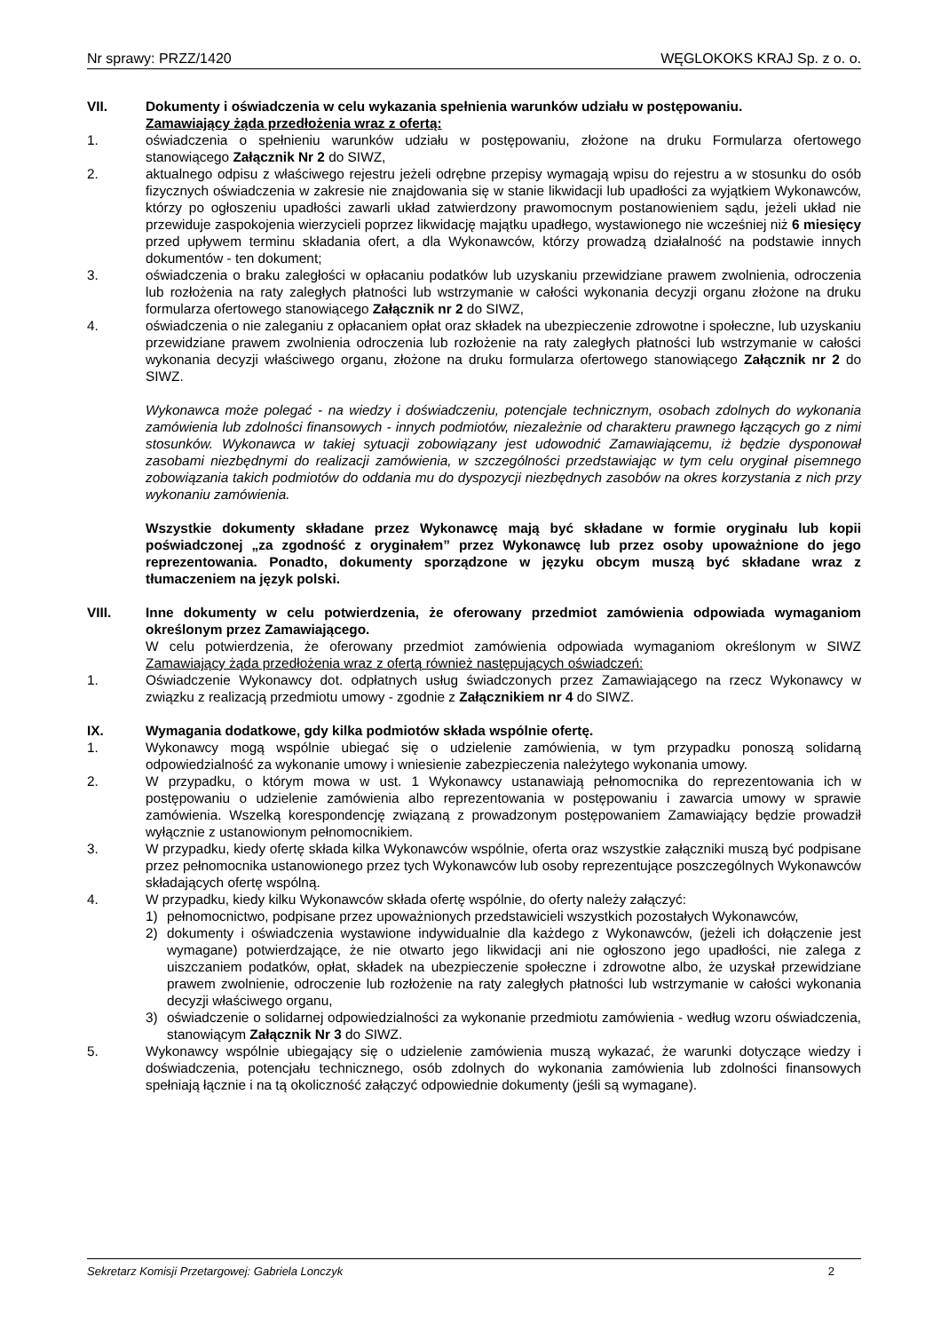Nr sprawy: PRZZ/1420 WĘGLOKOKS KRAJ Sp. z o. o.
VII. Dokumenty i oświadczenia w celu wykazania spełnienia warunków udziału w postępowaniu.
Zamawiający żąda przedłożenia wraz z ofertą:
1. oświadczenia o spełnieniu warunków udziału w postępowaniu, złożone na druku Formularza ofertowego stanowiącego Załącznik Nr 2 do SIWZ,
2. aktualnego odpisu z właściwego rejestru jeżeli odrębne przepisy wymagają wpisu do rejestru a w stosunku do osób fizycznych oświadczenia w zakresie nie znajdowania się w stanie likwidacji lub upadłości za wyjątkiem Wykonawców, którzy po ogłoszeniu upadłości zawarli układ zatwierdzony prawomocnym postanowieniem sądu, jeżeli układ nie przewiduje zaspokojenia wierzycieli poprzez likwidację majątku upadłego, wystawionego nie wcześniej niż 6 miesięcy przed upływem terminu składania ofert, a dla Wykonawców, którzy prowadzą działalność na podstawie innych dokumentów - ten dokument;
3. oświadczenia o braku zaległości w opłacaniu podatków lub uzyskaniu przewidziane prawem zwolnienia, odroczenia lub rozłożenia na raty zaległych płatności lub wstrzymanie w całości wykonania decyzji organu złożone na druku formularza ofertowego stanowiącego Załącznik nr 2 do SIWZ,
4. oświadczenia o nie zaleganiu z opłacaniem opłat oraz składek na ubezpieczenie zdrowotne i społeczne, lub uzyskaniu przewidziane prawem zwolnienia odroczenia lub rozłożenie na raty zaległych płatności lub wstrzymanie w całości wykonania decyzji właściwego organu, złożone na druku formularza ofertowego stanowiącego Załącznik nr 2 do SIWZ.
Wykonawca może polegać - na wiedzy i doświadczeniu, potencjale technicznym, osobach zdolnych do wykonania zamówienia lub zdolności finansowych - innych podmiotów, niezależnie od charakteru prawnego łączących go z nimi stosunków. Wykonawca w takiej sytuacji zobowiązany jest udowodnić Zamawiającemu, iż będzie dysponował zasobami niezbędnymi do realizacji zamówienia, w szczególności przedstawiając w tym celu oryginał pisemnego zobowiązania takich podmiotów do oddania mu do dyspozycji niezbędnych zasobów na okres korzystania z nich przy wykonaniu zamówienia.
Wszystkie dokumenty składane przez Wykonawcę mają być składane w formie oryginału lub kopii poświadczonej „za zgodność z oryginałem” przez Wykonawcę lub przez osoby upoważnione do jego reprezentowania. Ponadto, dokumenty sporządzone w języku obcym muszą być składane wraz z tłumaczeniem na język polski.
VIII. Inne dokumenty w celu potwierdzenia, że oferowany przedmiot zamówienia odpowiada wymaganiom określonym przez Zamawiającego.
W celu potwierdzenia, że oferowany przedmiot zamówienia odpowiada wymaganiom określonym w SIWZ Zamawiający żąda przedłożenia wraz z ofertą również następujących oświadczeń:
1. Oświadczenie Wykonawcy dot. odpłatnych usług świadczonych przez Zamawiającego na rzecz Wykonawcy w związku z realizacją przedmiotu umowy - zgodnie z Załącznikiem nr 4 do SIWZ.
IX. Wymagania dodatkowe, gdy kilka podmiotów składa wspólnie ofertę.
1. Wykonawcy mogą wspólnie ubiegać się o udzielenie zamówienia, w tym przypadku ponoszą solidarną odpowiedzialność za wykonanie umowy i wniesienie zabezpieczenia należytego wykonania umowy.
2. W przypadku, o którym mowa w ust. 1 Wykonawcy ustanawiają pełnomocnika do reprezentowania ich w postępowaniu o udzielenie zamówienia albo reprezentowania w postępowaniu i zawarcia umowy w sprawie zamówienia. Wszelką korespondencję związaną z prowadzonym postępowaniem Zamawiający będzie prowadził wyłącznie z ustanowionym pełnomocnikiem.
3. W przypadku, kiedy ofertę składa kilka Wykonawców wspólnie, oferta oraz wszystkie załączniki muszą być podpisane przez pełnomocnika ustanowionego przez tych Wykonawców lub osoby reprezentujące poszczególnych Wykonawców składających ofertę wspólną.
4. W przypadku, kiedy kilku Wykonawców składa ofertę wspólnie, do oferty należy załączyć:
1) pełnomocnictwo, podpisane przez upoważnionych przedstawicieli wszystkich pozostałych Wykonawców,
2) dokumenty i oświadczenia wystawione indywidualnie dla każdego z Wykonawców, (jeżeli ich dołączenie jest wymagane) potwierdzające, że nie otwarto jego likwidacji ani nie ogłoszono jego upadłości, nie zalega z uiszczaniem podatków, opłat, składek na ubezpieczenie społeczne i zdrowotne albo, że uzyskał przewidziane prawem zwolnienie, odroczenie lub rozłożenie na raty zaległych płatności lub wstrzymanie w całości wykonania decyzji właściwego organu,
3) oświadczenie o solidarnej odpowiedzialności za wykonanie przedmiotu zamówienia - według wzoru oświadczenia, stanowiącym Załącznik Nr 3 do SIWZ.
5. Wykonawcy wspólnie ubiegający się o udzielenie zamówienia muszą wykazać, że warunki dotyczące wiedzy i doświadczenia, potencjału technicznego, osób zdolnych do wykonania zamówienia lub zdolności finansowych spełniają łącznie i na tą okoliczność załączyć odpowiednie dokumenty (jeśli są wymagane).
Sekretarz Komisji Przetargowej: Gabriela Lonczyk 2